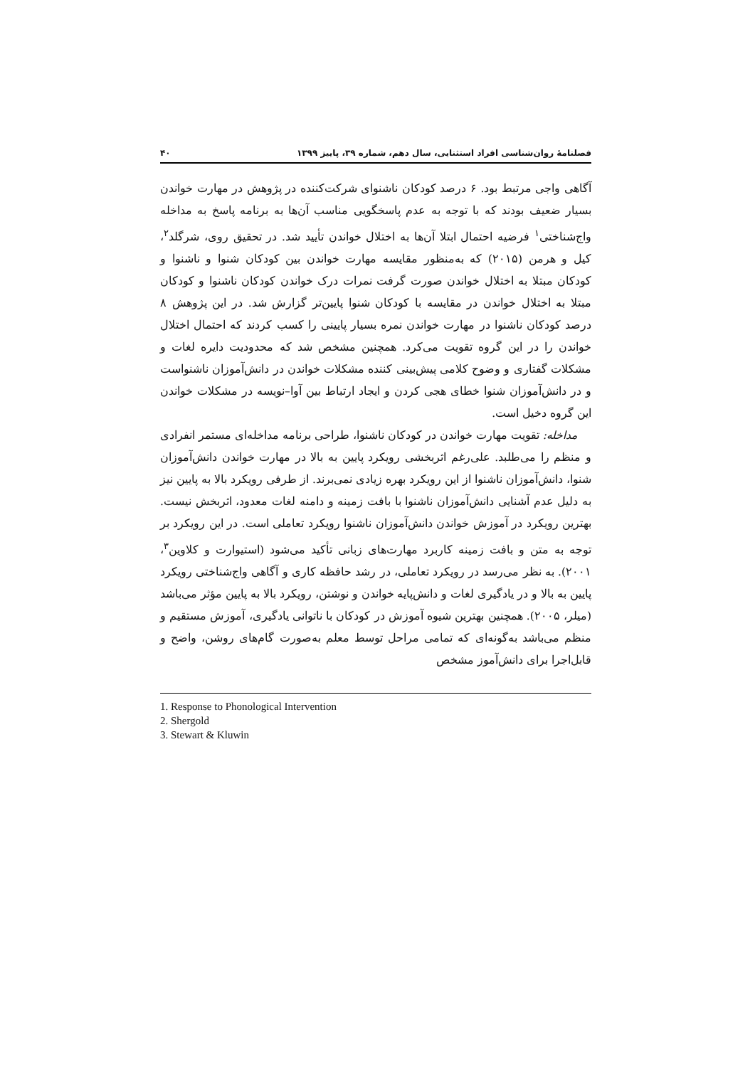فصلنامهٔ روان‌شناسی افراد استثنایی، سال دهم، شماره ۳۹، پاییز ۱۳۹۹ ۴۰
آگاهی واجی مرتبط بود. ۶ درصد کودکان ناشنوای شرکت‌کننده در پژوهش در مهارت خواندن بسیار ضعیف بودند که با توجه به عدم پاسخگویی مناسب آن‌ها به برنامه پاسخ به مداخله واج‌شناختی<sup>۱</sup> فرضیه احتمال ابتلا آن‌ها به اختلال خواندن تأیید شد. در تحقیق روی، شرگلد<sup>۲</sup>، کیل و هرمن (۲۰۱۵) که به‌منظور مقایسه مهارت خواندن بین کودکان شنوا و ناشنوا و کودکان مبتلا به اختلال خواندن صورت گرفت نمرات درک خواندن کودکان ناشنوا و کودکان مبتلا به اختلال خواندن در مقایسه با کودکان شنوا پایین‌تر گزارش شد. در این پژوهش ۸ درصد کودکان ناشنوا در مهارت خواندن نمره بسیار پایینی را کسب کردند که احتمال اختلال خواندن را در این گروه تقویت می‌کرد. همچنین مشخص شد که محدودیت دایره لغات و مشکلات گفتاری و وضوح کلامی پیش‌بینی کننده مشکلات خواندن در دانش‌آموزان ناشنواست و در دانش‌آموزان شنوا خطای هجی کردن و ایجاد ارتباط بین آوا–نویسه در مشکلات خواندن این گروه دخیل است.
مداخله: تقویت مهارت خواندن در کودکان ناشنوا، طراحی برنامه مداخله‌ای مستمر انفرادی و منظم را می‌طلبد. علی‌رغم اثربخشی رویکرد پایین به بالا در مهارت خواندن دانش‌آموزان شنوا، دانش‌آموزان ناشنوا از این رویکرد بهره زیادی نمی‌برند. از طرفی رویکرد بالا به پایین نیز به دلیل عدم آشنایی دانش‌آموزان ناشنوا با بافت زمینه و دامنه لغات معدود، اثربخش نیست. بهترین رویکرد در آموزش خواندن دانش‌آموزان ناشنوا رویکرد تعاملی است. در این رویکرد بر توجه به متن و بافت زمینه کاربرد مهارت‌های زبانی تأکید می‌شود (استیوارت و کلاوین<sup>۳</sup>، ۲۰۰۱). به نظر می‌رسد در رویکرد تعاملی، در رشد حافظه کاری و آگاهی واج‌شناختی رویکرد پایین به بالا و در یادگیری لغات و دانش‌پایه خواندن و نوشتن، رویکرد بالا به پایین مؤثر می‌باشد (میلر، ۲۰۰۵). همچنین بهترین شیوه آموزش در کودکان با ناتوانی یادگیری، آموزش مستقیم و منظم می‌باشد به‌گونه‌ای که تمامی مراحل توسط معلم به‌صورت گام‌های روشن، واضح و قابل‌اجرا برای دانش‌آموز مشخص
1. Response to Phonological Intervention
2. Shergold
3. Stewart & Kluwin